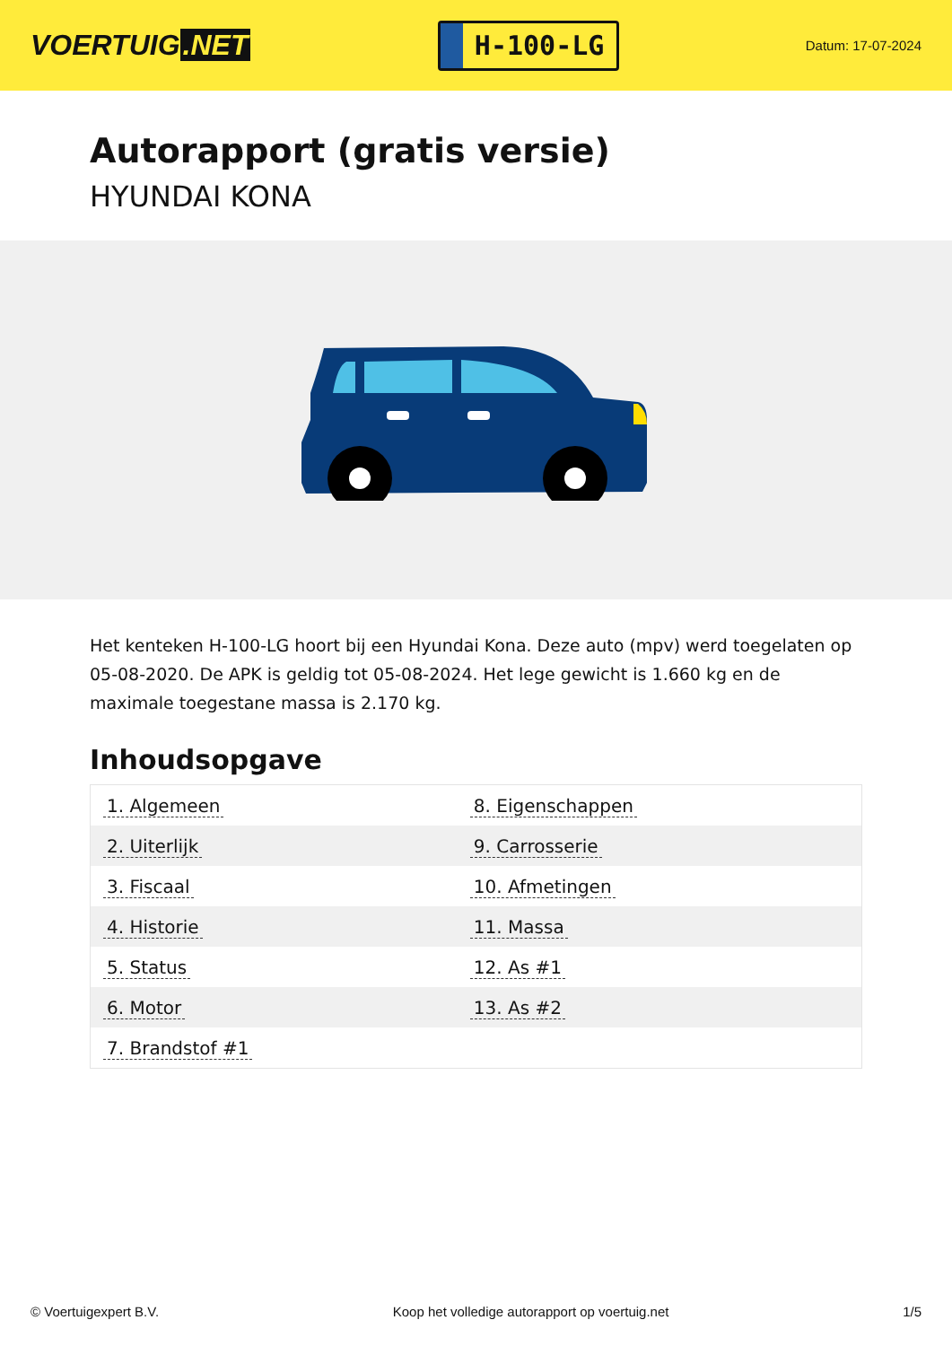VOERTUIG.NET
H-100-LG
Datum: 17-07-2024
Autorapport (gratis versie)
HYUNDAI KONA
Het kenteken H-100-LG hoort bij een Hyundai Kona. Deze auto (mpv) werd toegelaten op 05-08-2020. De APK is geldig tot 05-08-2024. Het lege gewicht is 1.660 kg en de maximale toegestane massa is 2.170 kg.
Inhoudsopgave
| 1. Algemeen | 8. Eigenschappen |
| 2. Uiterlijk | 9. Carrosserie |
| 3. Fiscaal | 10. Afmetingen |
| 4. Historie | 11. Massa |
| 5. Status | 12. As #1 |
| 6. Motor | 13. As #2 |
| 7. Brandstof #1 | |
© Voertuigexpert B.V. Koop het volledige autorapport op voertuig.net 1/5